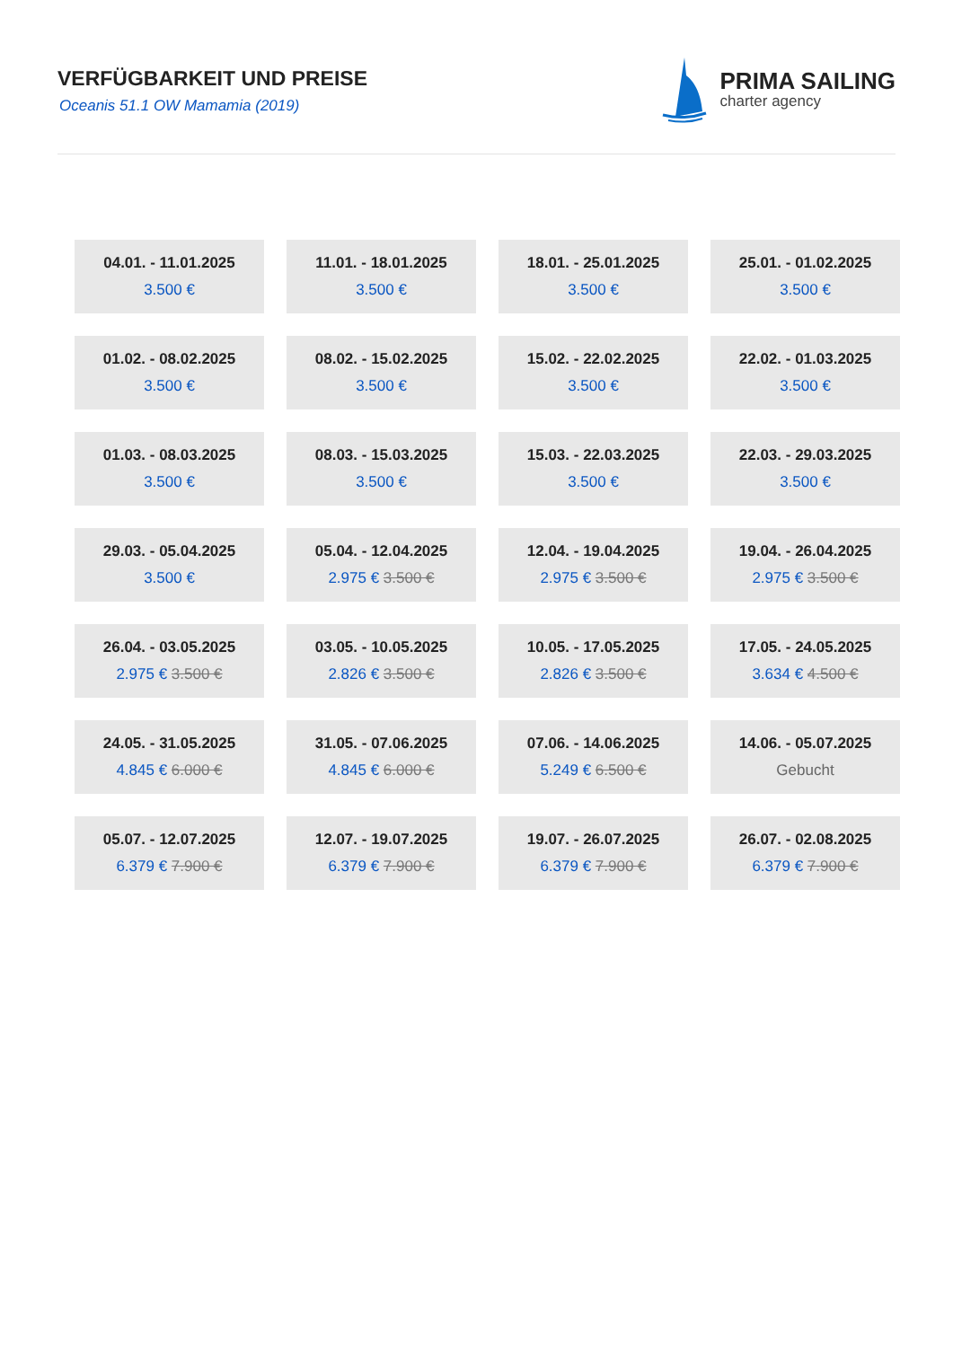VERFÜGBARKEIT UND PREISE
Oceanis 51.1 OW Mamamia (2019)
PRIMA SAILING
charter agency
| 04.01. - 11.01.2025 3.500 € | 11.01. - 18.01.2025 3.500 € | 18.01. - 25.01.2025 3.500 € | 25.01. - 01.02.2025 3.500 € |
| 01.02. - 08.02.2025 3.500 € | 08.02. - 15.02.2025 3.500 € | 15.02. - 22.02.2025 3.500 € | 22.02. - 01.03.2025 3.500 € |
| 01.03. - 08.03.2025 3.500 € | 08.03. - 15.03.2025 3.500 € | 15.03. - 22.03.2025 3.500 € | 22.03. - 29.03.2025 3.500 € |
| 29.03. - 05.04.2025 3.500 € | 05.04. - 12.04.2025 2.975 € 3.500 € | 12.04. - 19.04.2025 2.975 € 3.500 € | 19.04. - 26.04.2025 2.975 € 3.500 € |
| 26.04. - 03.05.2025 2.975 € 3.500 € | 03.05. - 10.05.2025 2.826 € 3.500 € | 10.05. - 17.05.2025 2.826 € 3.500 € | 17.05. - 24.05.2025 3.634 € 4.500 € |
| 24.05. - 31.05.2025 4.845 € 6.000 € | 31.05. - 07.06.2025 4.845 € 6.000 € | 07.06. - 14.06.2025 5.249 € 6.500 € | 14.06. - 05.07.2025 Gebucht |
| 05.07. - 12.07.2025 6.379 € 7.900 € | 12.07. - 19.07.2025 6.379 € 7.900 € | 19.07. - 26.07.2025 6.379 € 7.900 € | 26.07. - 02.08.2025 6.379 € 7.900 € |